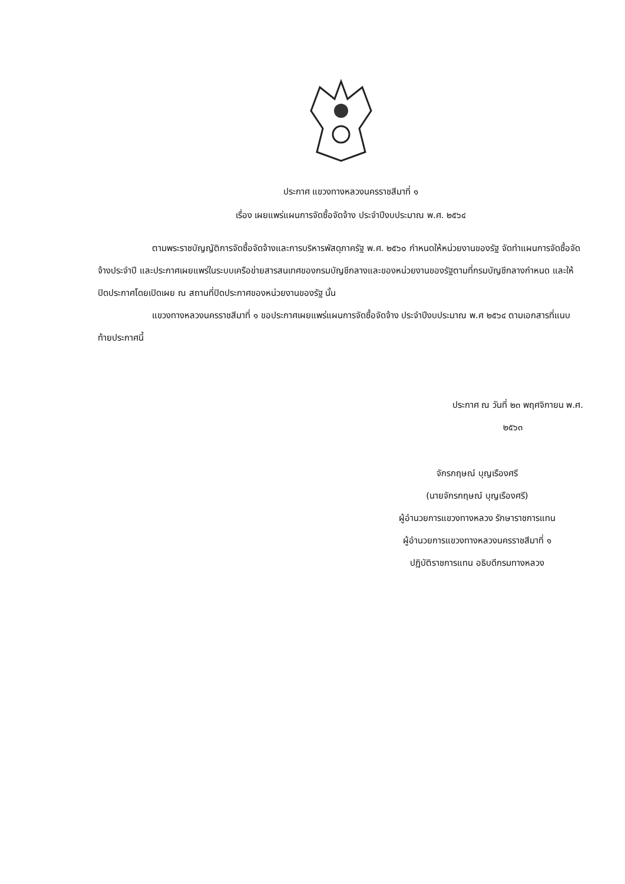ประกาศ แขวงทางหลวงนครราชสีมาที่ ๑
เรื่อง เผยแพร่แผนการจัดซื้อจัดจ้าง ประจำปีงบประมาณ พ.ศ. ๒๕๖๔
ตามพระราชบัญญัติการจัดซื้อจัดจ้างและการบริหารพัสดุภาครัฐ พ.ศ. ๒๕๖๐ กำหนดให้หน่วยงานของรัฐ จัดทำแผนการจัดซื้อจัดจ้างประจำปี และประกาศเผยแพร่ในระบบเครือข่ายสารสนเทศของกรมบัญชีกลางและของหน่วยงานของรัฐตามที่กรมบัญชีกลางกำหนด และให้ปิดประกาศโดยเปิดเผย ณ สถานที่ปิดประกาศของหน่วยงานของรัฐ นั้น
แขวงทางหลวงนครราชสีมาที่ ๑ ขอประกาศเผยแพร่แผนการจัดซื้อจัดจ้าง ประจำปีงบประมาณ พ.ศ ๒๕๖๔ ตามเอกสารที่แนบท้ายประกาศนี้
ประกาศ ณ วันที่ ๒๓ พฤศจิกายน พ.ศ.
๒๕๖๓
จักรกฤษณ์ บุญเรืองศรี
(นายจักรกฤษณ์ บุญเรืองศรี)
ผู้อำนวยการแขวงทางหลวง รักษาราชการแทน
ผู้อำนวยการแขวงทางหลวงนครราชสีมาที่ ๑
ปฏิบัติราชการแทน อธิบดีกรมทางหลวง